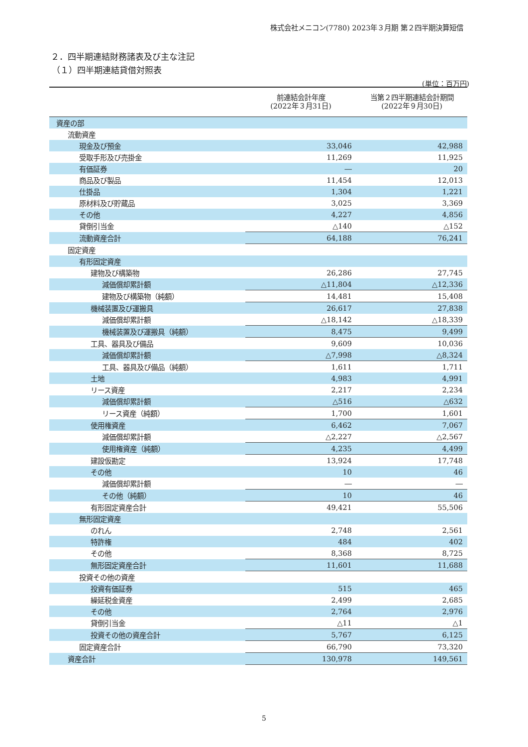株式会社メニコン(7780) 2023年３月期 第２四半期決算短信
２．四半期連結財務諸表及び主な注記
（１）四半期連結貸借対照表
(単位：百万円)
| | 前連結会計年度 (2022年３月31日) | 当第２四半期連結会計期間 (2022年９月30日) |
| --- | --- | --- |
| 資産の部 | | |
| 流動資産 | | |
| 現金及び預金 | 33,046 | 42,988 |
| 受取手形及び売掛金 | 11,269 | 11,925 |
| 有価証券 | ― | 20 |
| 商品及び製品 | 11,454 | 12,013 |
| 仕掛品 | 1,304 | 1,221 |
| 原材料及び貯蔵品 | 3,025 | 3,369 |
| その他 | 4,227 | 4,856 |
| 貸倒引当金 | △140 | △152 |
| 流動資産合計 | 64,188 | 76,241 |
| 固定資産 | | |
| 有形固定資産 | | |
| 建物及び構築物 | 26,286 | 27,745 |
| 減価償却累計額 | △11,804 | △12,336 |
| 建物及び構築物（純額） | 14,481 | 15,408 |
| 機械装置及び運搬具 | 26,617 | 27,838 |
| 減価償却累計額 | △18,142 | △18,339 |
| 機械装置及び運搬具（純額） | 8,475 | 9,499 |
| 工具、器具及び備品 | 9,609 | 10,036 |
| 減価償却累計額 | △7,998 | △8,324 |
| 工具、器具及び備品（純額） | 1,611 | 1,711 |
| 土地 | 4,983 | 4,991 |
| リース資産 | 2,217 | 2,234 |
| 減価償却累計額 | △516 | △632 |
| リース資産（純額） | 1,700 | 1,601 |
| 使用権資産 | 6,462 | 7,067 |
| 減価償却累計額 | △2,227 | △2,567 |
| 使用権資産（純額） | 4,235 | 4,499 |
| 建設仮勘定 | 13,924 | 17,748 |
| その他 | 10 | 46 |
| 減価償却累計額 | ― | ― |
| その他（純額） | 10 | 46 |
| 有形固定資産合計 | 49,421 | 55,506 |
| 無形固定資産 | | |
| のれん | 2,748 | 2,561 |
| 特許権 | 484 | 402 |
| その他 | 8,368 | 8,725 |
| 無形固定資産合計 | 11,601 | 11,688 |
| 投資その他の資産 | | |
| 投資有価証券 | 515 | 465 |
| 繰延税金資産 | 2,499 | 2,685 |
| その他 | 2,764 | 2,976 |
| 貸倒引当金 | △11 | △1 |
| 投資その他の資産合計 | 5,767 | 6,125 |
| 固定資産合計 | 66,790 | 73,320 |
| 資産合計 | 130,978 | 149,561 |
5